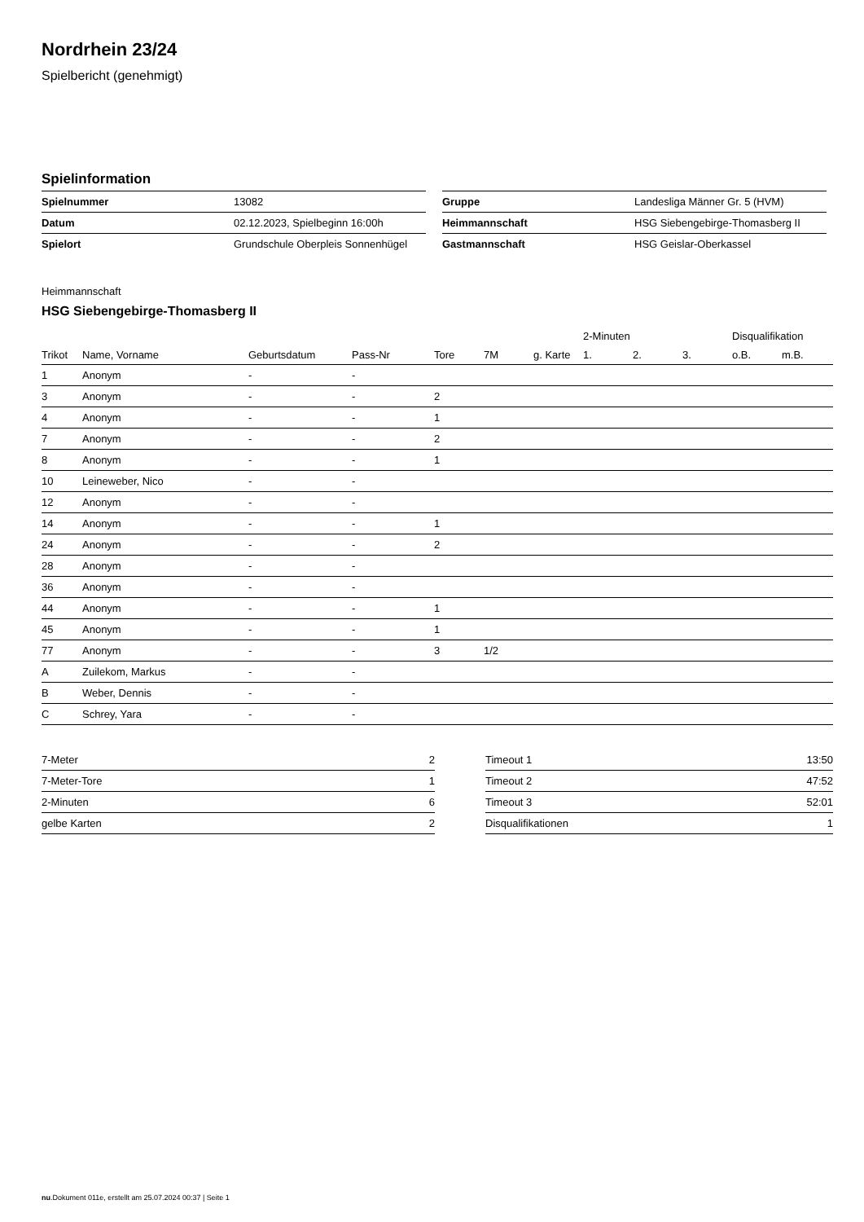Nordrhein 23/24
Spielbericht (genehmigt)
Spielinformation
| Spielnummer | 13082 |
| Datum | 02.12.2023, Spielbeginn 16:00h |
| Spielort | Grundschule Oberpleis Sonnenhügel |
| Gruppe | Landesliga Männer Gr. 5 (HVM) |
| Heimmannschaft | HSG Siebengebirge-Thomasberg II |
| Gastmannschaft | HSG Geislar-Oberkassel |
Heimmannschaft
HSG Siebengebirge-Thomasberg II
| | | | | | | | 2-Minuten | | | Disqualifikation | |
| --- | --- | --- | --- | --- | --- | --- | --- | --- | --- | --- | --- |
| Trikot | Name, Vorname | Geburtsdatum | Pass-Nr | Tore | 7M | g. Karte | 1. | 2. | 3. | o.B. | m.B. |
| 1 | Anonym | - | - | | | | | | | | |
| 3 | Anonym | - | - | 2 | | | | | | | |
| 4 | Anonym | - | - | 1 | | | | | | | |
| 7 | Anonym | - | - | 2 | | | | | | | |
| 8 | Anonym | - | - | 1 | | | | | | | |
| 10 | Leineweber, Nico | - | - | | | | | | | | |
| 12 | Anonym | - | - | | | | | | | | |
| 14 | Anonym | - | - | 1 | | | | | | | |
| 24 | Anonym | - | - | 2 | | | | | | | |
| 28 | Anonym | - | - | | | | | | | | |
| 36 | Anonym | - | - | | | | | | | | |
| 44 | Anonym | - | - | 1 | | | | | | | |
| 45 | Anonym | - | - | 1 | | | | | | | |
| 77 | Anonym | - | - | 3 | 1/2 | | | | | | |
| A | Zuilekom, Markus | - | - | | | | | | | | |
| B | Weber, Dennis | - | - | | | | | | | | |
| C | Schrey, Yara | - | - | | | | | | | | |
| 7-Meter | 2 |
| 7-Meter-Tore | 1 |
| 2-Minuten | 6 |
| gelbe Karten | 2 |
| Timeout 1 | 13:50 |
| Timeout 2 | 47:52 |
| Timeout 3 | 52:01 |
| Disqualifikationen | 1 |
nu.Dokument 011e, erstellt am 25.07.2024 00:37 | Seite 1